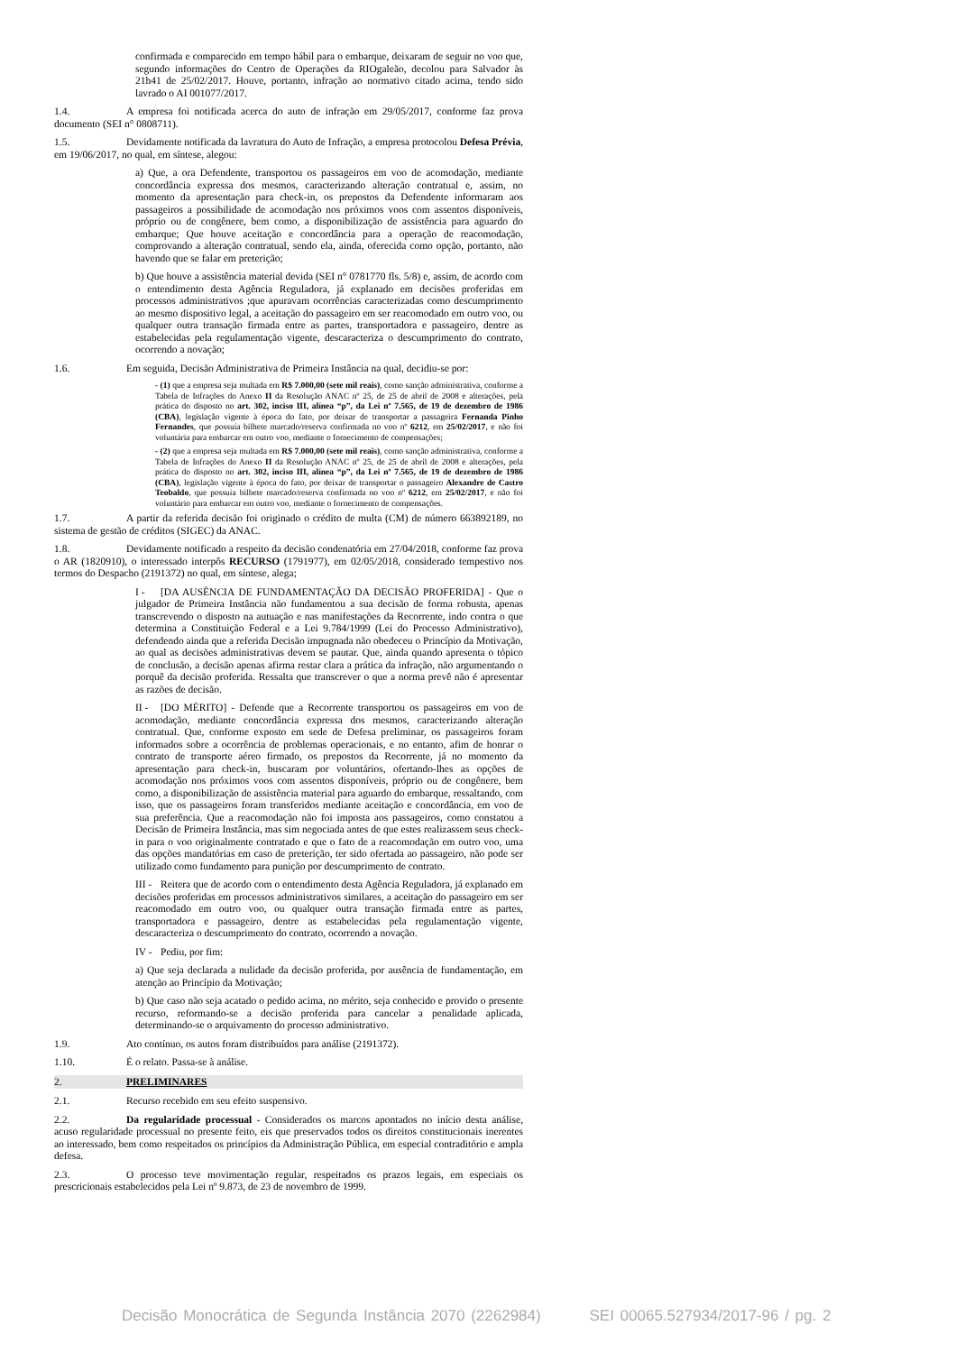confirmada e comparecido em tempo hábil para o embarque, deixaram de seguir no voo que, segundo informações do Centro de Operações da RIOgaleão, decolou para Salvador às 21h41 de 25/02/2017. Houve, portanto, infração ao normativo citado acima, tendo sido lavrado o AI 001077/2017.
1.4. A empresa foi notificada acerca do auto de infração em 29/05/2017, conforme faz prova documento (SEI n° 0808711).
1.5. Devidamente notificada da lavratura do Auto de Infração, a empresa protocolou Defesa Prévia, em 19/06/2017, no qual, em síntese, alegou:
a) Que, a ora Defendente, transportou os passageiros em voo de acomodação, mediante concordância expressa dos mesmos, caracterizando alteração contratual e, assim, no momento da apresentação para check-in, os prepostos da Defendente informaram aos passageiros a possibilidade de acomodação nos próximos voos com assentos disponíveis, próprio ou de congênere, bem como, a disponibilização de assistência para aguardo do embarque; Que houve aceitação e concordância para a operação de reacomodação, comprovando a alteração contratual, sendo ela, ainda, oferecida como opção, portanto, não havendo que se falar em preterição;
b) Que houve a assistência material devida (SEI n° 0781770 fls. 5/8) e, assim, de acordo com o entendimento desta Agência Reguladora, já explanado em decisões proferidas em processos administrativos ;que apuravam ocorrências caracterizadas como descumprimento ao mesmo dispositivo legal, a aceitação do passageiro em ser reacomodado em outro voo, ou qualquer outra transação firmada entre as partes, transportadora e passageiro, dentre as estabelecidas pela regulamentação vigente, descaracteriza o descumprimento do contrato, ocorrendo a novação;
1.6. Em seguida, Decisão Administrativa de Primeira Instância na qual, decidiu-se por:
- (1) que a empresa seja multada em R$ 7.000,00 (sete mil reais), como sanção administrativa, conforme a Tabela de Infrações do Anexo II da Resolução ANAC nº 25, de 25 de abril de 2008 e alterações, pela prática do disposto no art. 302, inciso III, alínea “p”, da Lei nº 7.565, de 19 de dezembro de 1986 (CBA), legislação vigente à época do fato, por deixar de transportar a passageira Fernanda Pinho Fernandes, que possuía bilhete marcado/reserva confirmada no voo nº 6212, em 25/02/2017, e não foi voluntária para embarcar em outro voo, mediante o fornecimento de compensações;
- (2) que a empresa seja multada em R$ 7.000,00 (sete mil reais), como sanção administrativa, conforme a Tabela de Infrações do Anexo II da Resolução ANAC nº 25, de 25 de abril de 2008 e alterações, pela prática do disposto no art. 302, inciso III, alínea “p”, da Lei nº 7.565, de 19 de dezembro de 1986 (CBA), legislação vigente à época do fato, por deixar de transportar o passageiro Alexandre de Castro Teobaldo, que possuía bilhete marcado/reserva confirmada no voo nº 6212, em 25/02/2017, e não foi voluntário para embarcar em outro voo, mediante o fornecimento de compensações.
1.7. A partir da referida decisão foi originado o crédito de multa (CM) de número 663892189, no sistema de gestão de créditos (SIGEC) da ANAC.
1.8. Devidamente notificado a respeito da decisão condenatória em 27/04/2018, conforme faz prova o AR (1820910), o interessado interpôs RECURSO (1791977), em 02/05/2018, considerado tempestivo nos termos do Despacho (2191372) no qual, em síntese, alega;
I - [DA AUSÊNCIA DE FUNDAMENTAÇÃO DA DECISÃO PROFERIDA] - Que o julgador de Primeira Instância não fundamentou a sua decisão de forma robusta, apenas transcrevendo o disposto na autuação e nas manifestações da Recorrente, indo contra o que determina a Constituição Federal e a Lei 9.784/1999 (Lei do Processo Administrativo), defendendo ainda que a referida Decisão impugnada não obedeceu o Princípio da Motivação, ao qual as decisões administrativas devem se pautar. Que, ainda quando apresenta o tópico de conclusão, a decisão apenas afirma restar clara a prática da infração, não argumentando o porquê da decisão proferida. Ressalta que transcrever o que a norma prevê não é apresentar as razões de decisão.
II - [DO MÉRITO] - Defende que a Recorrente transportou os passageiros em voo de acomodação, mediante concordância expressa dos mesmos, caracterizando alteração contratual. Que, conforme exposto em sede de Defesa preliminar, os passageiros foram informados sobre a ocorrência de problemas operacionais, e no entanto, afim de honrar o contrato de transporte aéreo firmado, os prepostos da Recorrente, já no momento da apresentação para check-in, buscaram por voluntários, ofertando-lhes as opções de acomodação nos próximos voos com assentos disponíveis, próprio ou de congênere, bem como, a disponibilização de assistência material para aguardo do embarque, ressaltando, com isso, que os passageiros foram transferidos mediante aceitação e concordância, em voo de sua preferência. Que a reacomodação não foi imposta aos passageiros, como constatou a Decisão de Primeira Instância, mas sim negociada antes de que estes realizassem seus check-in para o voo originalmente contratado e que o fato de a reacomodação em outro voo, uma das opções mandatórias em caso de preterição, ter sido ofertada ao passageiro, não pode ser utilizado como fundamento para punição por descumprimento de contrato.
III - Reitera que de acordo com o entendimento desta Agência Reguladora, já explanado em decisões proferidas em processos administrativos similares, a aceitação do passageiro em ser reacomodado em outro voo, ou qualquer outra transação firmada entre as partes, transportadora e passageiro, dentre as estabelecidas pela regulamentação vigente, descaracteriza o descumprimento do contrato, ocorrendo a novação.
IV - Pediu, por fim:
a) Que seja declarada a nulidade da decisão proferida, por ausência de fundamentação, em atenção ao Princípio da Motivação;
b) Que caso não seja acatado o pedido acima, no mérito, seja conhecido e provido o presente recurso, reformando-se a decisão proferida para cancelar a penalidade aplicada, determinando-se o arquivamento do processo administrativo.
1.9. Ato contínuo, os autos foram distribuídos para análise (2191372).
1.10. É o relato. Passa-se à análise.
2. PRELIMINARES
2.1. Recurso recebido em seu efeito suspensivo.
2.2. Da regularidade processual - Considerados os marcos apontados no início desta análise, acuso regularidade processual no presente feito, eis que preservados todos os direitos constitucionais inerentes ao interessado, bem como respeitados os princípios da Administração Pública, em especial contraditório e ampla defesa.
2.3. O processo teve movimentação regular, respeitados os prazos legais, em especiais os prescricionais estabelecidos pela Lei nº 9.873, de 23 de novembro de 1999.
Decisão Monocrática de Segunda Instância 2070 (2262984) SEI 00065.527934/2017-96 / pg. 2